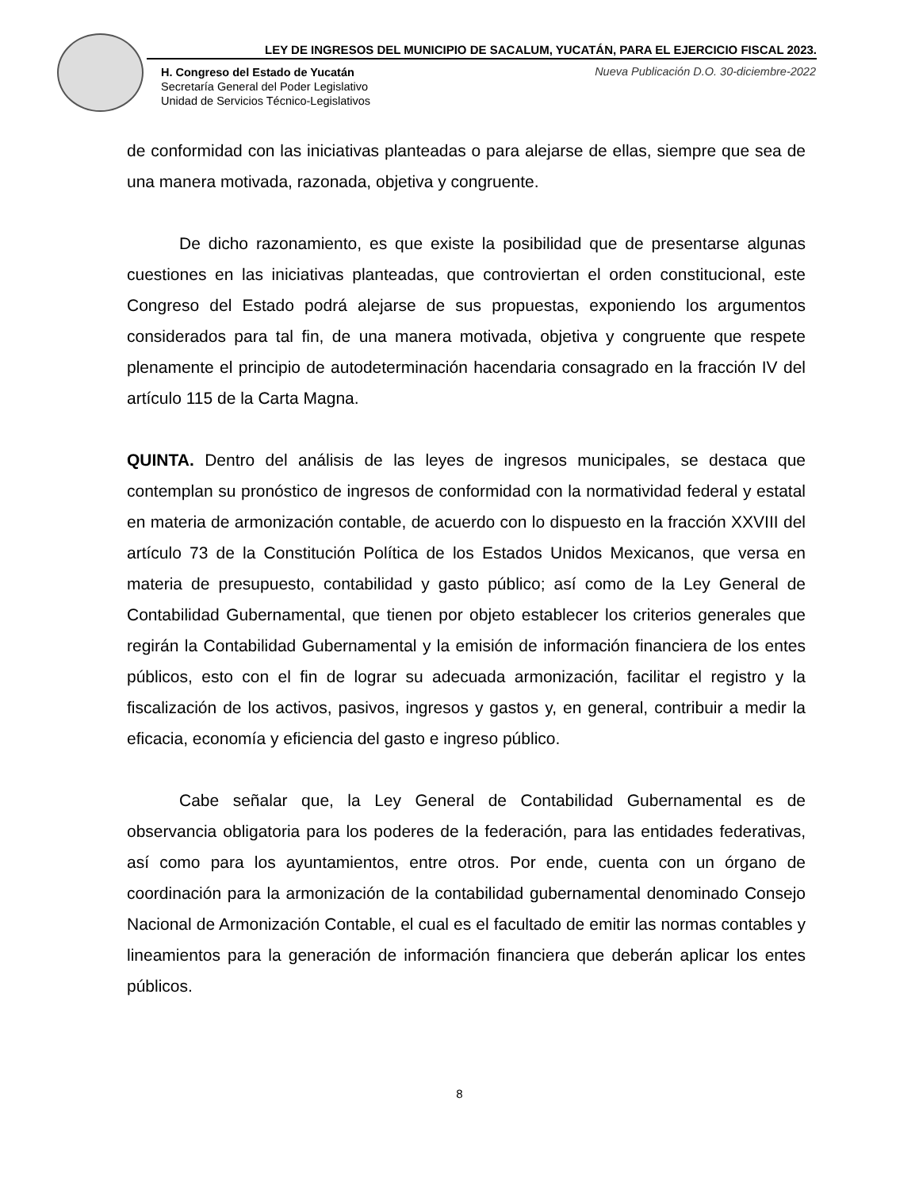LEY DE INGRESOS DEL MUNICIPIO DE SACALUM, YUCATÁN, PARA EL EJERCICIO FISCAL 2023.
H. Congreso del Estado de Yucatán
Secretaría General del Poder Legislativo
Unidad de Servicios Técnico-Legislativos
Nueva Publicación D.O. 30-diciembre-2022
de conformidad con las iniciativas planteadas o para alejarse de ellas, siempre que sea de una manera motivada, razonada, objetiva y congruente.
De dicho razonamiento, es que existe la posibilidad que de presentarse algunas cuestiones en las iniciativas planteadas, que controviertan el orden constitucional, este Congreso del Estado podrá alejarse de sus propuestas, exponiendo los argumentos considerados para tal fin, de una manera motivada, objetiva y congruente que respete plenamente el principio de autodeterminación hacendaria consagrado en la fracción IV del artículo 115 de la Carta Magna.
QUINTA. Dentro del análisis de las leyes de ingresos municipales, se destaca que contemplan su pronóstico de ingresos de conformidad con la normatividad federal y estatal en materia de armonización contable, de acuerdo con lo dispuesto en la fracción XXVIII del artículo 73 de la Constitución Política de los Estados Unidos Mexicanos, que versa en materia de presupuesto, contabilidad y gasto público; así como de la Ley General de Contabilidad Gubernamental, que tienen por objeto establecer los criterios generales que regirán la Contabilidad Gubernamental y la emisión de información financiera de los entes públicos, esto con el fin de lograr su adecuada armonización, facilitar el registro y la fiscalización de los activos, pasivos, ingresos y gastos y, en general, contribuir a medir la eficacia, economía y eficiencia del gasto e ingreso público.
Cabe señalar que, la Ley General de Contabilidad Gubernamental es de observancia obligatoria para los poderes de la federación, para las entidades federativas, así como para los ayuntamientos, entre otros. Por ende, cuenta con un órgano de coordinación para la armonización de la contabilidad gubernamental denominado Consejo Nacional de Armonización Contable, el cual es el facultado de emitir las normas contables y lineamientos para la generación de información financiera que deberán aplicar los entes públicos.
8